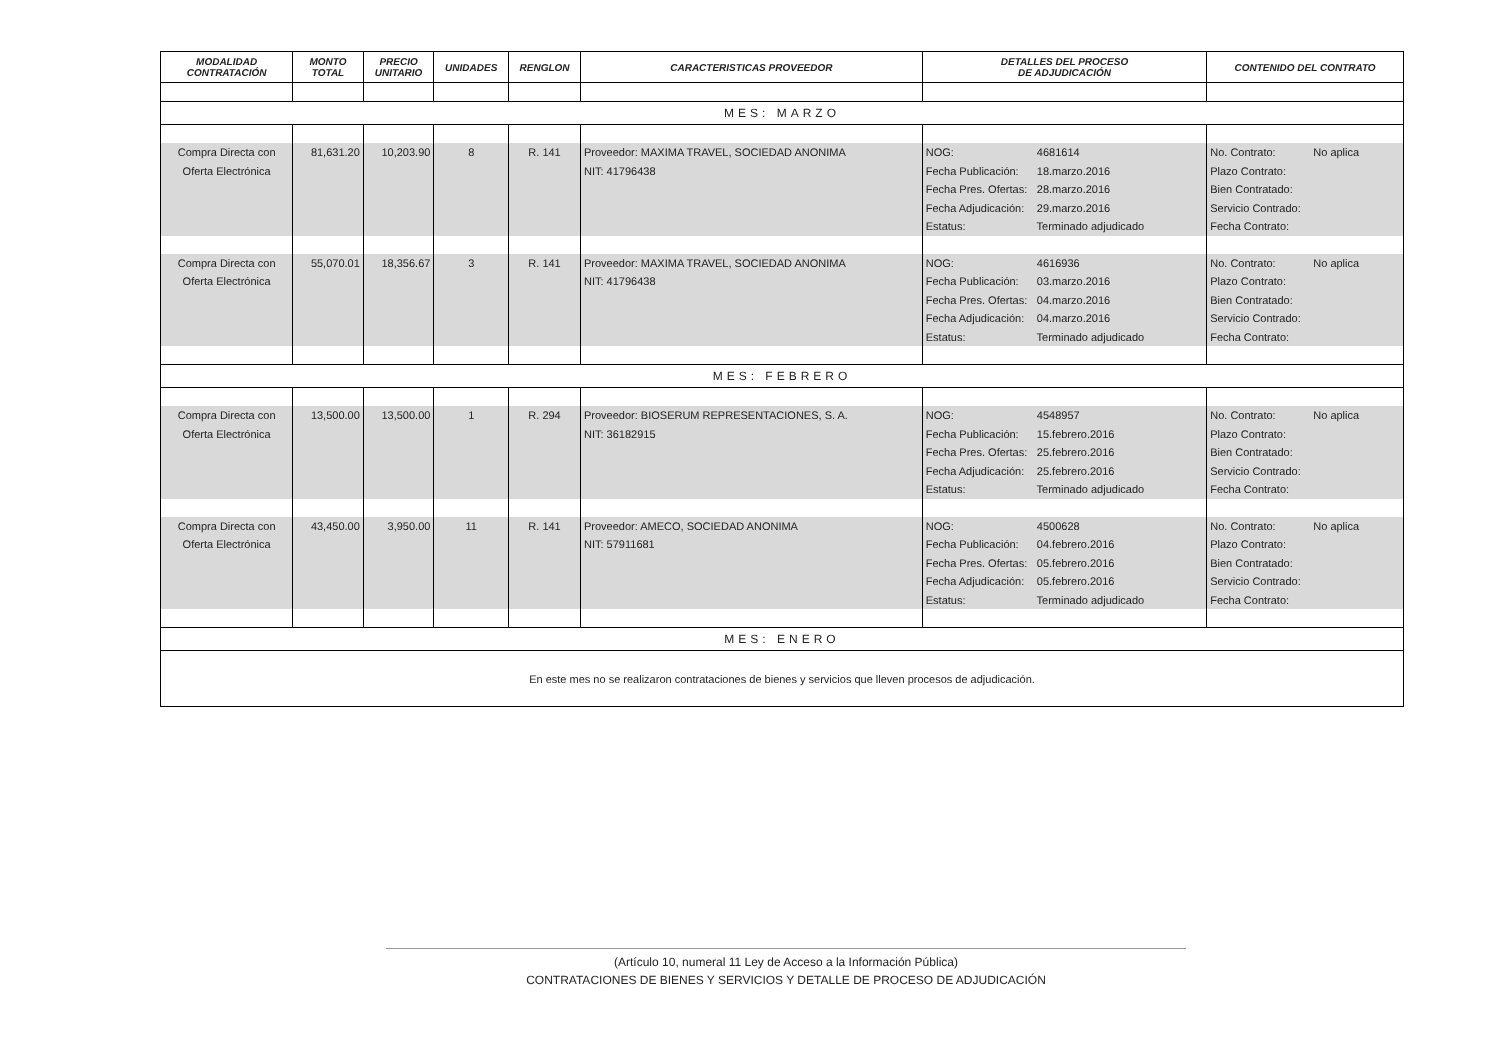| MODALIDAD CONTRATACIÓN | MONTO TOTAL | PRECIO UNITARIO | UNIDADES | RENGLON | CARACTERISTICAS PROVEEDOR | DETALLES DEL PROCESO DE ADJUDICACIÓN | CONTENIDO DEL CONTRATO |
| --- | --- | --- | --- | --- | --- | --- | --- |
| MES: MARZO | | | | | | | |
| Compra Directa con Oferta Electrónica | 81,631.20 | 10,203.90 | 8 | R. 141 | Proveedor: MAXIMA TRAVEL, SOCIEDAD ANONIMA NIT: 41796438 | NOG: 4681614 Fecha Publicación: 18.marzo.2016 Fecha Pres. Ofertas: 28.marzo.2016 Fecha Adjudicación: 29.marzo.2016 Estatus: Terminado adjudicado | No. Contrato: No aplica Plazo Contrato: Bien Contratado: Servicio Contrado: Fecha Contrato: |
| Compra Directa con Oferta Electrónica | 55,070.01 | 18,356.67 | 3 | R. 141 | Proveedor: MAXIMA TRAVEL, SOCIEDAD ANONIMA NIT: 41796438 | NOG: 4616936 Fecha Publicación: 03.marzo.2016 Fecha Pres. Ofertas: 04.marzo.2016 Fecha Adjudicación: 04.marzo.2016 Estatus: Terminado adjudicado | No. Contrato: No aplica Plazo Contrato: Bien Contratado: Servicio Contrado: Fecha Contrato: |
| MES: FEBRERO | | | | | | | |
| Compra Directa con Oferta Electrónica | 13,500.00 | 13,500.00 | 1 | R. 294 | Proveedor: BIOSERUM REPRESENTACIONES, S. A. NIT: 36182915 | NOG: 4548957 Fecha Publicación: 15.febrero.2016 Fecha Pres. Ofertas: 25.febrero.2016 Fecha Adjudicación: 25.febrero.2016 Estatus: Terminado adjudicado | No. Contrato: No aplica Plazo Contrato: Bien Contratado: Servicio Contrado: Fecha Contrato: |
| Compra Directa con Oferta Electrónica | 43,450.00 | 3,950.00 | 11 | R. 141 | Proveedor: AMECO, SOCIEDAD ANONIMA NIT: 57911681 | NOG: 4500628 Fecha Publicación: 04.febrero.2016 Fecha Pres. Ofertas: 05.febrero.2016 Fecha Adjudicación: 05.febrero.2016 Estatus: Terminado adjudicado | No. Contrato: No aplica Plazo Contrato: Bien Contratado: Servicio Contrado: Fecha Contrato: |
| MES: ENERO | | | | | | | |
| En este mes no se realizaron contrataciones de bienes y servicios que lleven procesos de adjudicación. | | | | | | | |
(Artículo 10, numeral 11 Ley de Acceso a la Información Pública)
CONTRATACIONES DE BIENES Y SERVICIOS Y DETALLE DE PROCESO DE ADJUDICACIÓN